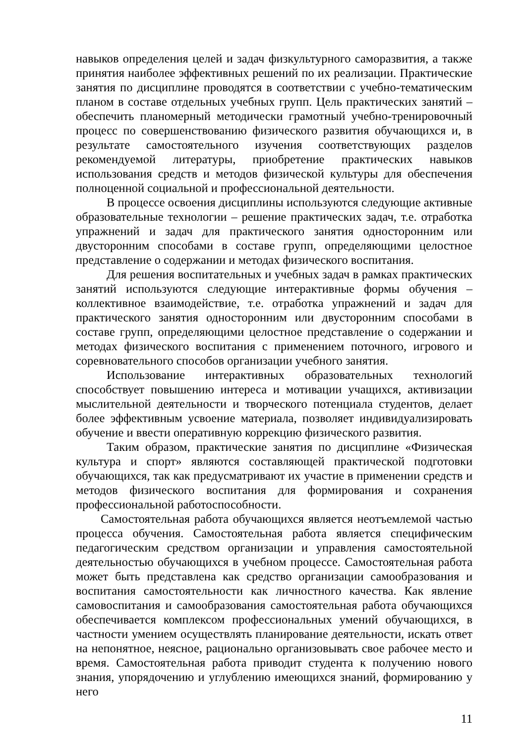навыков определения целей и задач физкультурного саморазвития, а также принятия наиболее эффективных решений по их реализации. Практические занятия по дисциплине проводятся в соответствии с учебно-тематическим планом в составе отдельных учебных групп. Цель практических занятий – обеспечить планомерный методически грамотный учебно-тренировочный процесс по совершенствованию физического развития обучающихся и, в результате самостоятельного изучения соответствующих разделов рекомендуемой литературы, приобретение практических навыков использования средств и методов физической культуры для обеспечения полноценной социальной и профессиональной деятельности.
В процессе освоения дисциплины используются следующие активные образовательные технологии – решение практических задач, т.е. отработка упражнений и задач для практического занятия односторонним или двусторонним способами в составе групп, определяющими целостное представление о содержании и методах физического воспитания.
Для решения воспитательных и учебных задач в рамках практических занятий используются следующие интерактивные формы обучения – коллективное взаимодействие, т.е. отработка упражнений и задач для практического занятия односторонним или двусторонним способами в составе групп, определяющими целостное представление о содержании и методах физического воспитания с применением поточного, игрового и соревновательного способов организации учебного занятия.
Использование интерактивных образовательных технологий способствует повышению интереса и мотивации учащихся, активизации мыслительной деятельности и творческого потенциала студентов, делает более эффективным усвоение материала, позволяет индивидуализировать обучение и ввести оперативную коррекцию физического развития.
Таким образом, практические занятия по дисциплине «Физическая культура и спорт» являются составляющей практической подготовки обучающихся, так как предусматривают их участие в применении средств и методов физического воспитания для формирования и сохранения профессиональной работоспособности.
Самостоятельная работа обучающихся является неотъемлемой частью процесса обучения. Самостоятельная работа является специфическим педагогическим средством организации и управления самостоятельной деятельностью обучающихся в учебном процессе. Самостоятельная работа может быть представлена как средство организации самообразования и воспитания самостоятельности как личностного качества. Как явление самовоспитания и самообразования самостоятельная работа обучающихся обеспечивается комплексом профессиональных умений обучающихся, в частности умением осуществлять планирование деятельности, искать ответ на непонятное, неясное, рационально организовывать свое рабочее место и время. Самостоятельная работа приводит студента к получению нового знания, упорядочению и углублению имеющихся знаний, формированию у него
11